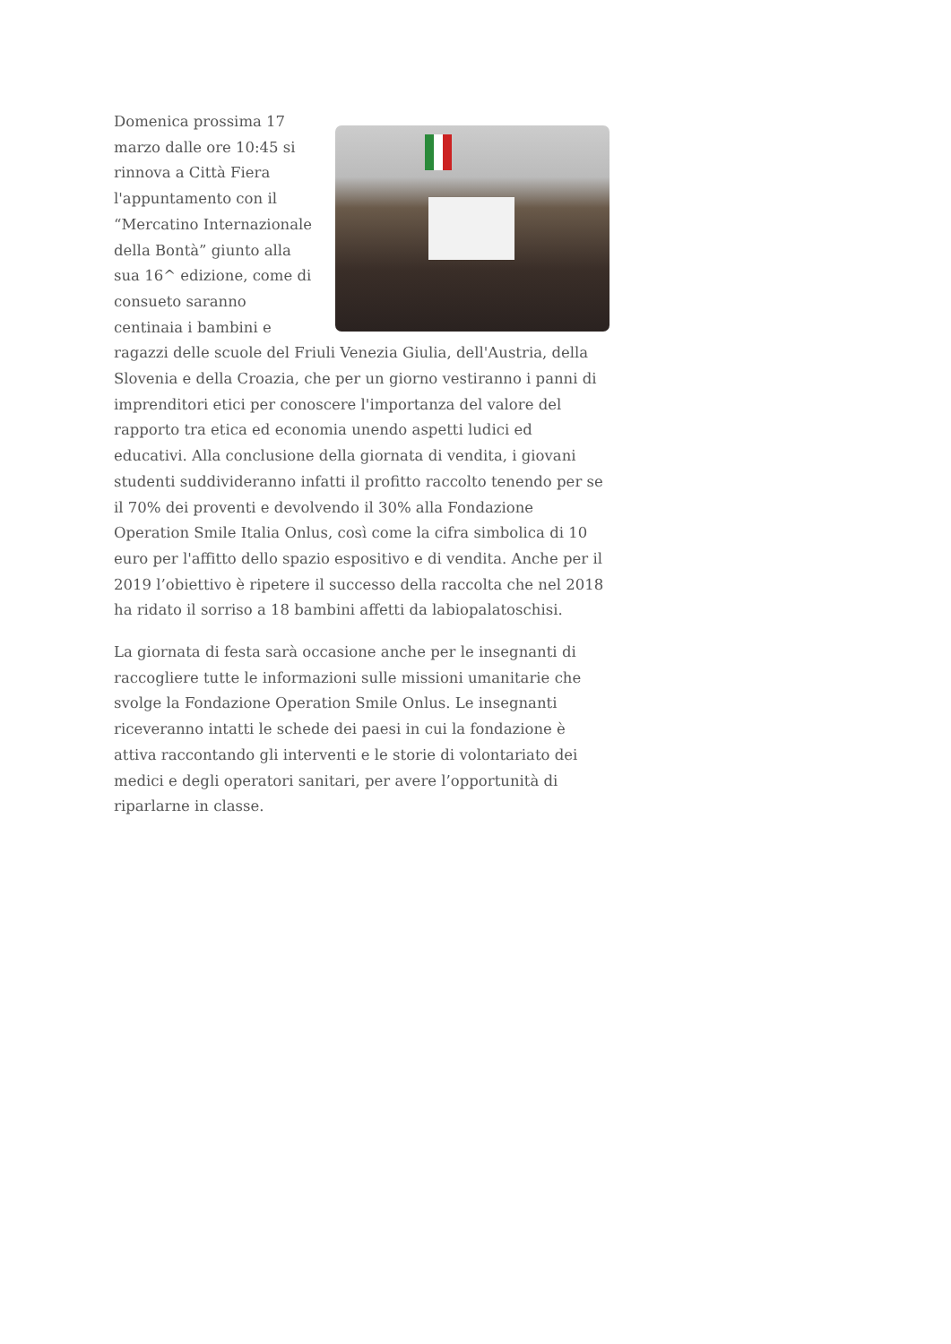Domenica prossima 17 marzo dalle ore 10:45 si rinnova a Città Fiera l'appuntamento con il “Mercatino Internazionale della Bontà” giunto alla sua 16^ edizione, come di consueto saranno centinaia i bambini e ragazzi delle scuole del Friuli Venezia Giulia, dell'Austria, della Slovenia e della Croazia, che per un giorno vestiranno i panni di imprenditori etici per conoscere l'importanza del valore del rapporto tra etica ed economia unendo aspetti ludici ed educativi. Alla conclusione della giornata di vendita, i giovani studenti suddivideranno infatti il profitto raccolto tenendo per se il 70% dei proventi e devolvendo il 30% alla Fondazione Operation Smile Italia Onlus, così come la cifra simbolica di 10 euro per l'affitto dello spazio espositivo e di vendita. Anche per il 2019 l’obiettivo è ripetere il successo della raccolta che nel 2018 ha ridato il sorriso a 18 bambini affetti da labiopalatoschisi.
La giornata di festa sarà occasione anche per le insegnanti di raccogliere tutte le informazioni sulle missioni umanitarie che svolge la Fondazione Operation Smile Onlus. Le insegnanti riceveranno intatti le schede dei paesi in cui la fondazione è attiva raccontando gli interventi e le storie di volontariato dei medici e degli operatori sanitari, per avere l’opportunità di riparlarne in classe.